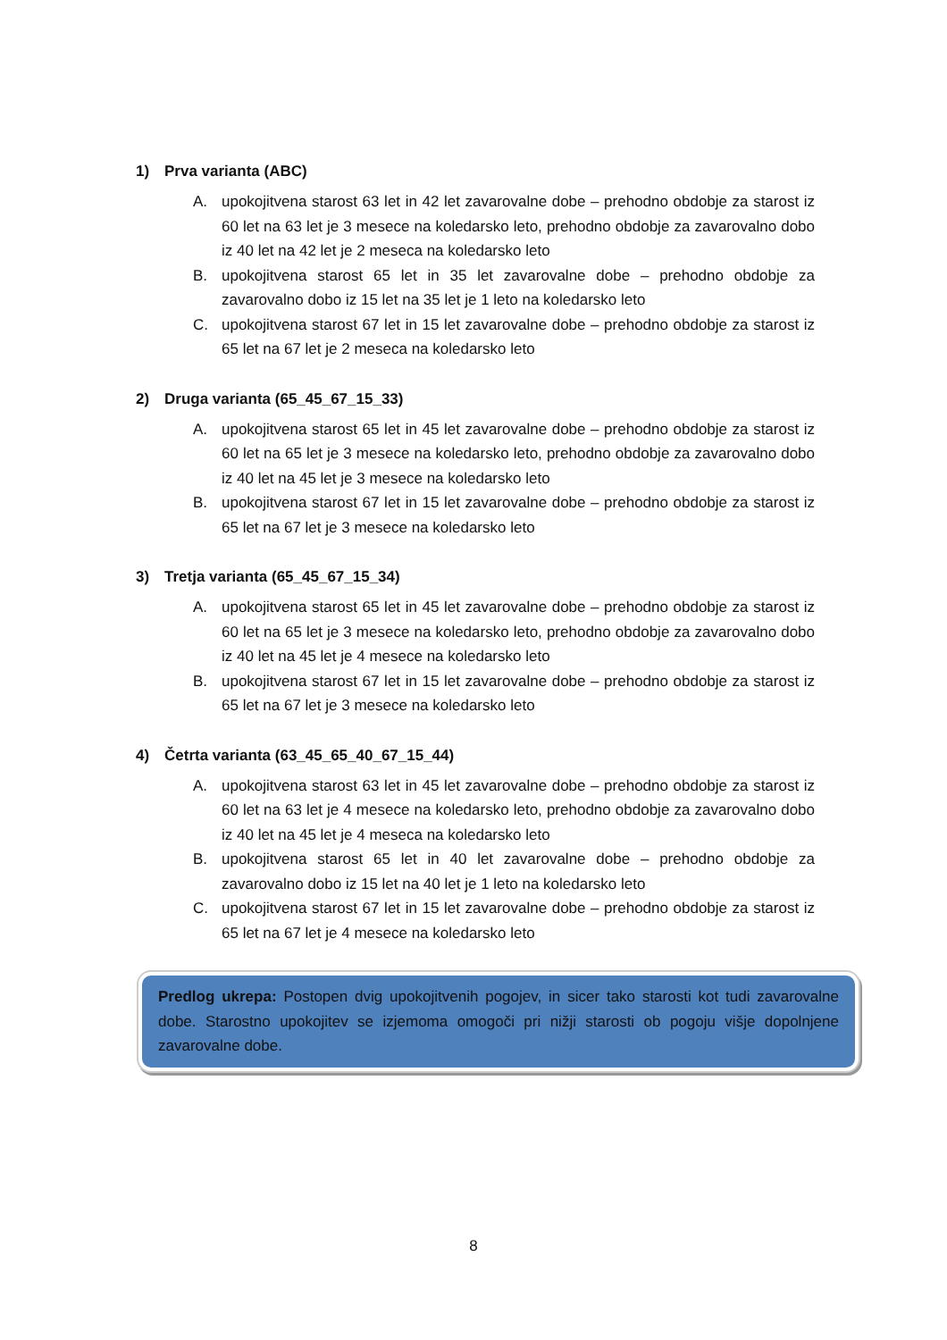1) Prva varianta (ABC)
A. upokojitvena starost 63 let in 42 let zavarovalne dobe – prehodno obdobje za starost iz 60 let na 63 let je 3 mesece na koledarsko leto, prehodno obdobje za zavarovalno dobo iz 40 let na 42 let je 2 meseca na koledarsko leto
B. upokojitvena starost 65 let in 35 let zavarovalne dobe – prehodno obdobje za zavarovalno dobo iz 15 let na 35 let je 1 leto na koledarsko leto
C. upokojitvena starost 67 let in 15 let zavarovalne dobe – prehodno obdobje za starost iz 65 let na 67 let je 2 meseca na koledarsko leto
2) Druga varianta (65_45_67_15_33)
A. upokojitvena starost 65 let in 45 let zavarovalne dobe – prehodno obdobje za starost iz 60 let na 65 let je 3 mesece na koledarsko leto, prehodno obdobje za zavarovalno dobo iz 40 let na 45 let je 3 mesece na koledarsko leto
B. upokojitvena starost 67 let in 15 let zavarovalne dobe – prehodno obdobje za starost iz 65 let na 67 let je 3 mesece na koledarsko leto
3) Tretja varianta (65_45_67_15_34)
A. upokojitvena starost 65 let in 45 let zavarovalne dobe – prehodno obdobje za starost iz 60 let na 65 let je 3 mesece na koledarsko leto, prehodno obdobje za zavarovalno dobo iz 40 let na 45 let je 4 mesece na koledarsko leto
B. upokojitvena starost 67 let in 15 let zavarovalne dobe – prehodno obdobje za starost iz 65 let na 67 let je 3 mesece na koledarsko leto
4) Četrta varianta (63_45_65_40_67_15_44)
A. upokojitvena starost 63 let in 45 let zavarovalne dobe – prehodno obdobje za starost iz 60 let na 63 let je 4 mesece na koledarsko leto, prehodno obdobje za zavarovalno dobo iz 40 let na 45 let je 4 meseca na koledarsko leto
B. upokojitvena starost 65 let in 40 let zavarovalne dobe – prehodno obdobje za zavarovalno dobo iz 15 let na 40 let je 1 leto na koledarsko leto
C. upokojitvena starost 67 let in 15 let zavarovalne dobe – prehodno obdobje za starost iz 65 let na 67 let je 4 mesece na koledarsko leto
Predlog ukrepa: Postopen dvig upokojitvenih pogojev, in sicer tako starosti kot tudi zavarovalne dobe. Starostno upokojitev se izjemoma omogoči pri nižji starosti ob pogoju višje dopolnjene zavarovalne dobe.
8